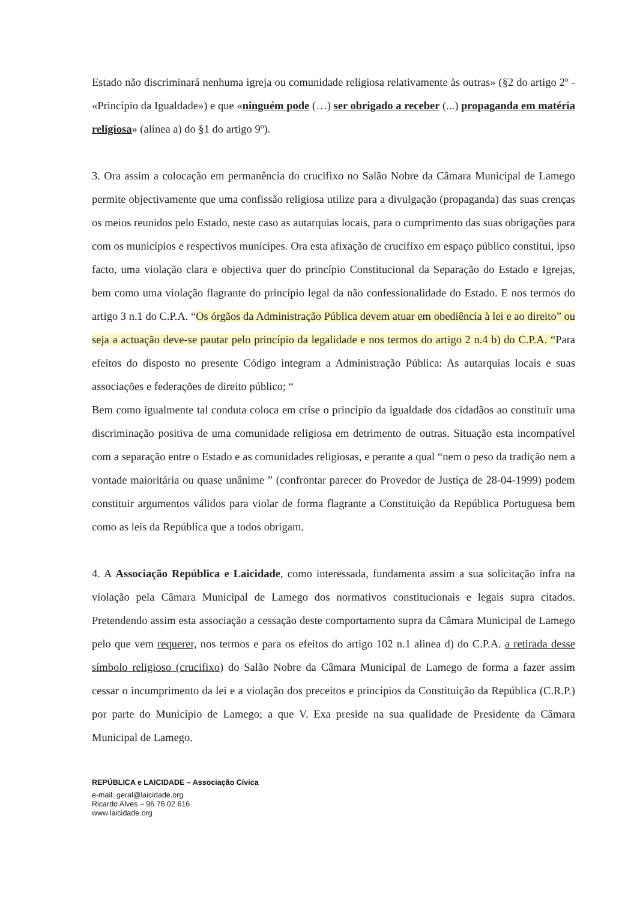Estado não discriminará nenhuma igreja ou comunidade religiosa relativamente às outras» (§2 do artigo 2º - «Princípio da Igualdade») e que «ninguém pode (…) ser obrigado a receber (...) propaganda em matéria religiosa» (alínea a) do §1 do artigo 9º).
3. Ora assim a colocação em permanência do crucifixo no Salão Nobre da Câmara Municipal de Lamego permite objectivamente que uma confissão religiosa utilize para a divulgação (propaganda) das suas crenças os meios reunidos pelo Estado, neste caso as autarquias locais, para o cumprimento das suas obrigações para com os municípios e respectivos munícipes. Ora esta afixação de crucifixo em espaço público constitui, ipso facto, uma violação clara e objectiva quer do princípio Constitucional da Separação do Estado e Igrejas, bem como uma violação flagrante do princípio legal da não confessionalidade do Estado. E nos termos do artigo 3 n.1 do C.P.A. “Os órgãos da Administração Pública devem atuar em obediência à lei e ao direito” ou seja a actuação deve-se pautar pelo princípio da legalidade e nos termos do artigo 2 n.4 b) do C.P.A. “Para efeitos do disposto no presente Código integram a Administração Pública: As autarquias locais e suas associações e federações de direito público; “
Bem como igualmente tal conduta coloca em crise o princípio da igualdade dos cidadãos ao constituir uma discriminação positiva de uma comunidade religiosa em detrimento de outras. Situação esta incompatível com a separação entre o Estado e as comunidades religiosas, e perante a qual “nem o peso da tradição nem a vontade maioritária ou quase unânime ” (confrontar parecer do Provedor de Justiça de 28-04-1999) podem constituir argumentos válidos para violar de forma flagrante a Constituição da República Portuguesa bem como as leis da República que a todos obrigam.
4. A Associação República e Laicidade, como interessada, fundamenta assim a sua solicitação infra na violação pela Câmara Municipal de Lamego dos normativos constitucionais e legais supra citados. Pretendendo assim esta associação a cessação deste comportamento supra da Câmara Municipal de Lamego pelo que vem requerer, nos termos e para os efeitos do artigo 102 n.1 alinea d) do C.P.A. a retirada desse símbolo religioso (crucifixo) do Salão Nobre da Câmara Municipal de Lamego de forma a fazer assim cessar o incumprimento da lei e a violação dos preceitos e princípios da Constituição da República (C.R.P.) por parte do Município de Lamego; a que V. Exa preside na sua qualidade de Presidente da Câmara Municipal de Lamego.
REPÚBLICA e LAICIDADE – Associação Cívica
e-mail: geral@laicidade.org
Ricardo Alves – 96 76 02 616
www.laicidade.org